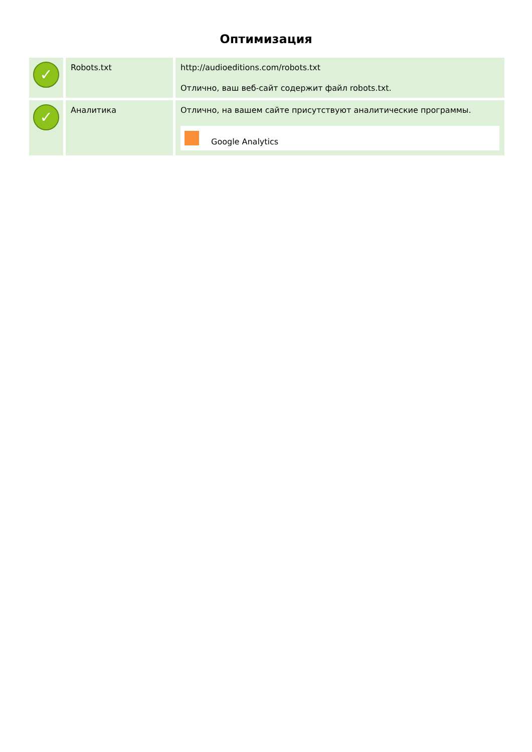Оптимизация
| ✓ | Robots.txt | http://audioeditions.com/robots.txt Отлично, ваш веб-сайт содержит файл robots.txt. |
| ✓ | Аналитика | Отлично, на вашем сайте присутствуют аналитические программы. Google Analytics |